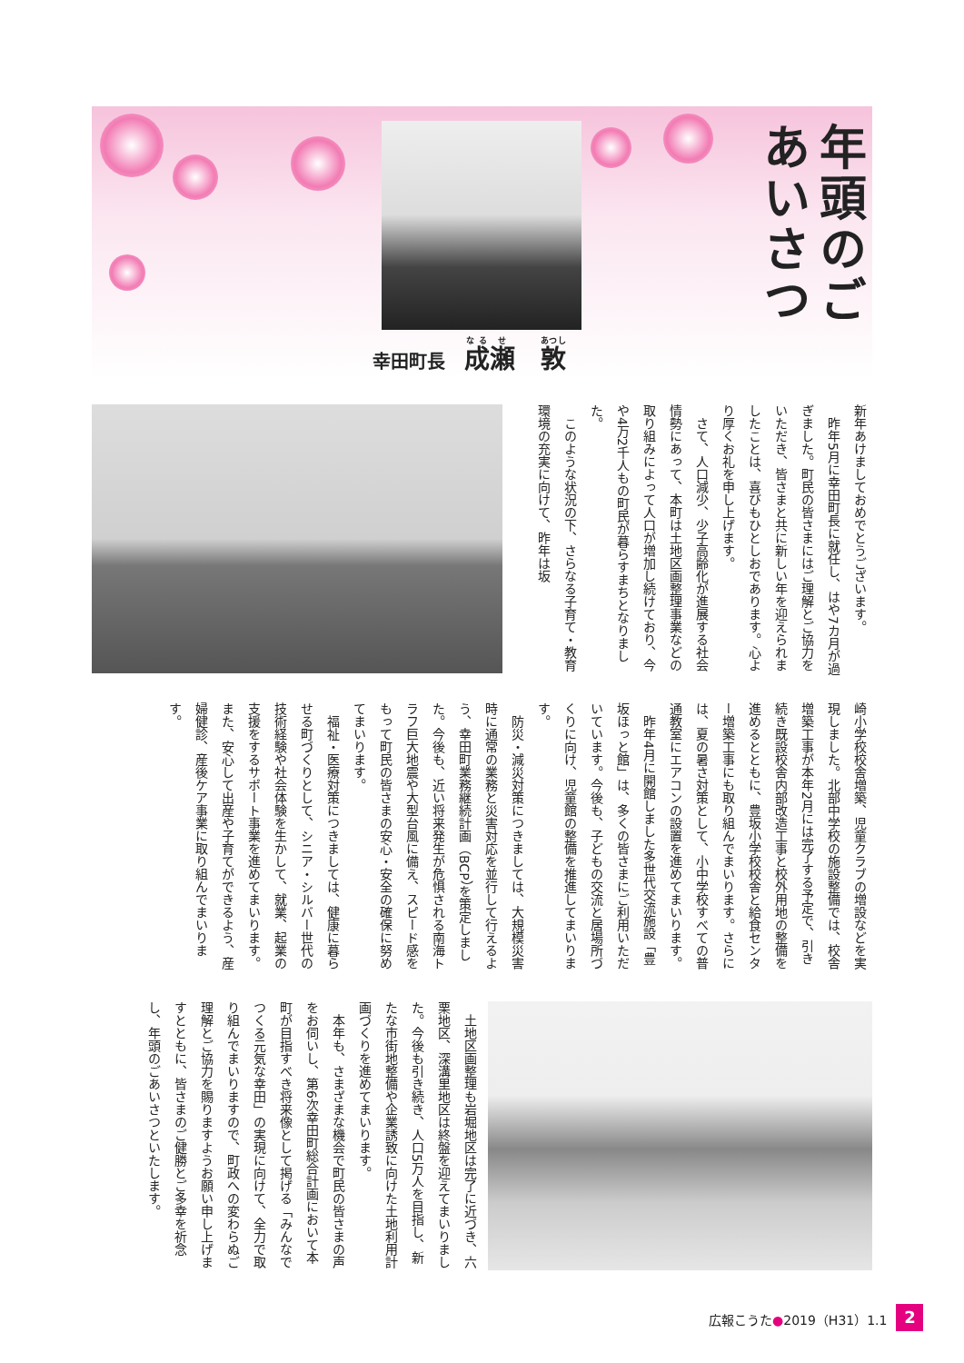年頭のごあいさつ
幸田町長 成瀬　敦
新年あけましておめでとうございます。
　昨年5月に幸田町長に就任し、はや7カ月が過ぎました。町民の皆さまにはご理解とご協力をいただき、皆さまと共に新しい年を迎えられましたことは、喜びもひとしおであります。心より厚くお礼を申し上げます。
　さて、人口減少、少子高齢化が進展する社会情勢にあって、本町は土地区画整理事業などの取り組みによって人口が増加し続けており、今や4万2千人もの町民が暮らすまちとなりました。
　このような状況の下、さらなる子育て・教育環境の充実に向けて、昨年は坂
崎小学校校舎増築、児童クラブの増設などを実現しました。北部中学校の施設整備では、校舎増築工事が本年2月には完了する予定で、引き続き既設校舎内部改造工事と校外用地の整備を進めるとともに、豊坂小学校校舎と給食センター増築工事にも取り組んでまいります。さらには、夏の暑さ対策として、小中学校すべての普通教室にエアコンの設置を進めてまいります。
　昨年4月に開館しました多世代交流施設「豊坂ほっと館」は、多くの皆さまにご利用いただいています。今後も、子どもの交流と居場所づくりに向け、児童館の整備を推進してまいります。
　防災・減災対策につきましては、大規模災害時に通常の業務と災害対応を並行して行えるよう、幸田町業務継続計画（BCP）を策定しました。今後も、近い将来発生が危惧される南海トラフ巨大地震や大型台風に備え、スピード感をもって町民の皆さまの安心・安全の確保に努めてまいります。
　福祉・医療対策につきましては、健康に暮らせる町づくりとして、シニア・シルバー世代の技術経験や社会体験を生かして、就業、起業の支援をするサポート事業を進めてまいります。また、安心して出産や子育てができるよう、産婦健診、産後ケア事業に取り組んでまいります。
　土地区画整理も岩堀地区は完了に近づき、六栗地区、深溝里地区は終盤を迎えてまいりました。今後も引き続き、人口5万人を目指し、新たな市街地整備や企業誘致に向けた土地利用計画づくりを進めてまいります。
　本年も、さまざまな機会で町民の皆さまの声をお伺いし、第6次幸田町総合計画において本町が目指すべき将来像として掲げる「みんなでつくる元気な幸田」の実現に向けて、全力で取り組んでまいりますので、町政への変わらぬご理解とご協力を賜りますようお願い申し上げますとともに、皆さまのご健勝とご多幸を祈念し、年頭のごあいさつといたします。
広報こうた●2019（H31）1.1 2